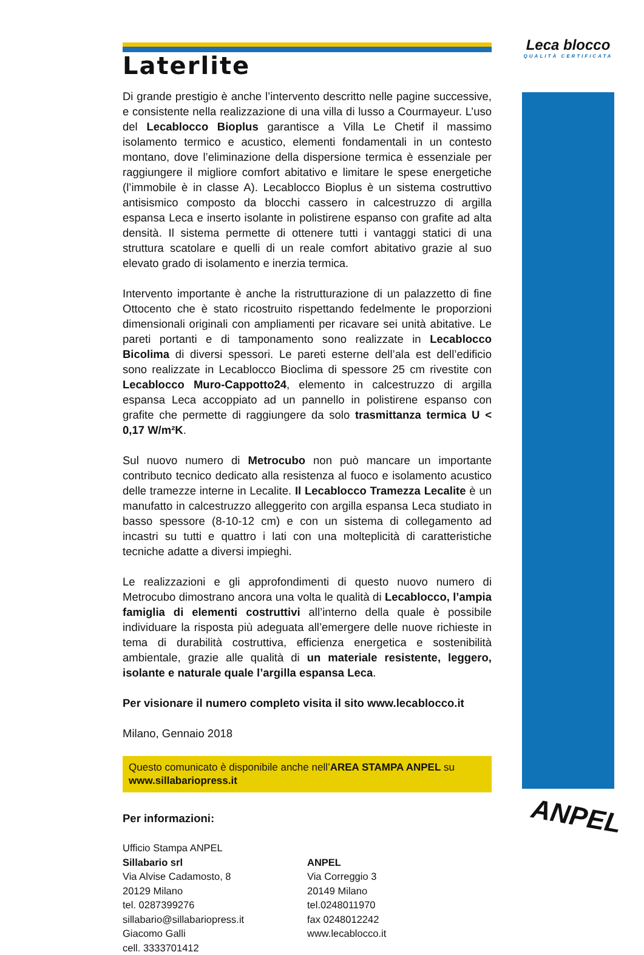Leca blocco
QUALITÀ CERTIFICATA
ANPEL
Laterlite
Di grande prestigio è anche l’intervento descritto nelle pagine successive, e consistente nella realizzazione di una villa di lusso a Courmayeur. L’uso del Lecablocco Bioplus garantisce a Villa Le Chetif il massimo isolamento termico e acustico, elementi fondamentali in un contesto montano, dove l’eliminazione della dispersione termica è essenziale per raggiungere il migliore comfort abitativo e limitare le spese energetiche (l’immobile è in classe A). Lecablocco Bioplus è un sistema costruttivo antisismico composto da blocchi cassero in calcestruzzo di argilla espansa Leca e inserto isolante in polistirene espanso con grafite ad alta densità. Il sistema permette di ottenere tutti i vantaggi statici di una struttura scatolare e quelli di un reale comfort abitativo grazie al suo elevato grado di isolamento e inerzia termica.
Intervento importante è anche la ristrutturazione di un palazzetto di fine Ottocento che è stato ricostruito rispettando fedelmente le proporzioni dimensionali originali con ampliamenti per ricavare sei unità abitative. Le pareti portanti e di tamponamento sono realizzate in Lecablocco Bicolima di diversi spessori. Le pareti esterne dell’ala est dell’edificio sono realizzate in Lecablocco Bioclima di spessore 25 cm rivestite con Lecablocco Muro-Cappotto24, elemento in calcestruzzo di argilla espansa Leca accoppiato ad un pannello in polistirene espanso con grafite che permette di raggiungere da solo trasmittanza termica U < 0,17 W/m²K.
Sul nuovo numero di Metrocubo non può mancare un importante contributo tecnico dedicato alla resistenza al fuoco e isolamento acustico delle tramezze interne in Lecalite. Il Lecablocco Tramezza Lecalite è un manufatto in calcestruzzo alleggerito con argilla espansa Leca studiato in basso spessore (8-10-12 cm) e con un sistema di collegamento ad incastri su tutti e quattro i lati con una molteplicità di caratteristiche tecniche adatte a diversi impieghi.
Le realizzazioni e gli approfondimenti di questo nuovo numero di Metrocubo dimostrano ancora una volta le qualità di Lecablocco, l’ampia famiglia di elementi costruttivi all’interno della quale è possibile individuare la risposta più adeguata all’emergere delle nuove richieste in tema di durabilità costruttiva, efficienza energetica e sostenibilità ambientale, grazie alle qualità di un materiale resistente, leggero, isolante e naturale quale l’argilla espansa Leca.
Per visionare il numero completo visita il sito www.lecablocco.it
Milano, Gennaio 2018
Questo comunicato è disponibile anche nell’AREA STAMPA ANPEL su www.sillabariopress.it
Per informazioni:
Ufficio Stampa ANPEL
Sillabario srl
Via Alvise Cadamosto, 8
20129 Milano
tel. 0287399276
sillabario@sillabariopress.it
Giacomo Galli
cell. 3333701412
ANPEL
Via Correggio 3
20149 Milano
tel.0248011970
fax 0248012242
www.lecablocco.it